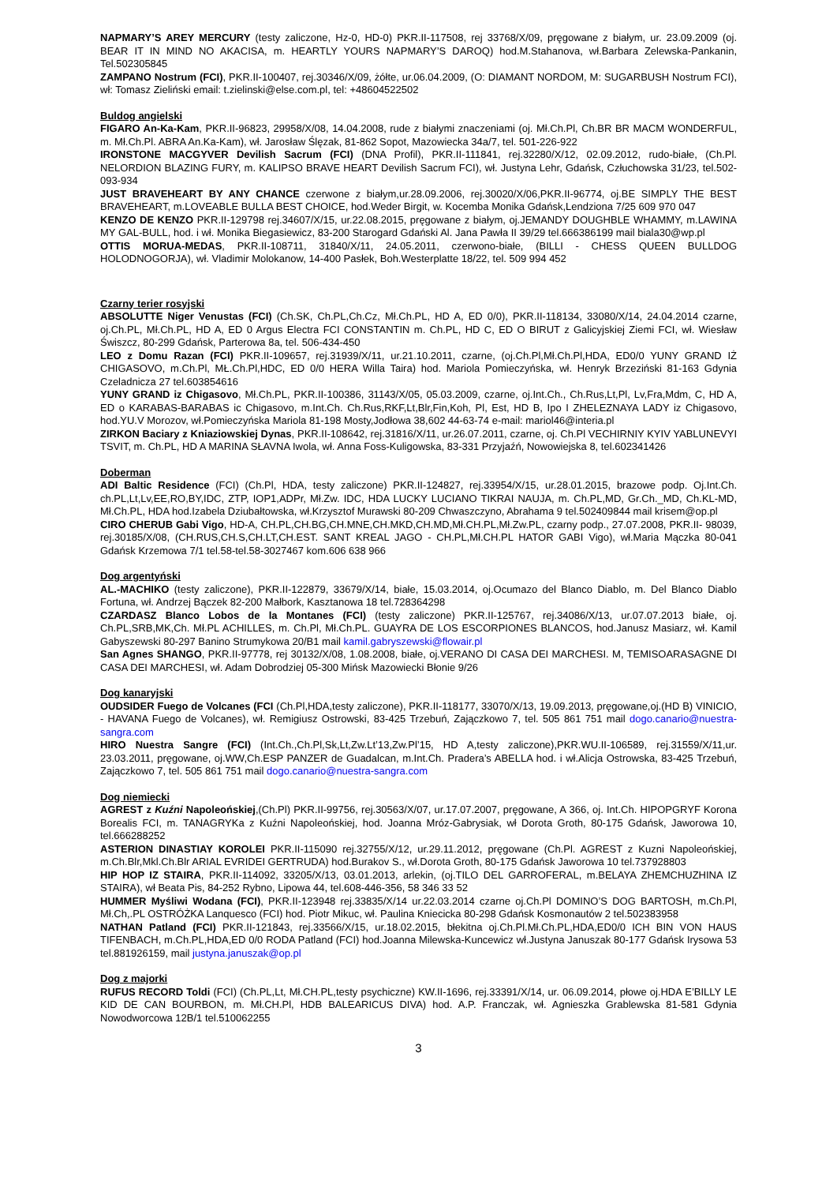NAPMARY’S AREY MERCURY (testy zaliczone, Hz-0, HD-0) PKR.II-117508, rej 33768/X/09, pręgowane z białym, ur. 23.09.2009 (oj. BEAR IT IN MIND NO AKACISA, m. HEARTLY YOURS NAPMARY’S DAROQ) hod.M.Stahanova, wł.Barbara Zelewska-Pankanin, Tel.502305845
ZAMPANO Nostrum (FCI), PKR.II-100407, rej.30346/X/09, żółte, ur.06.04.2009, (O: DIAMANT NORDOM, M: SUGARBUSH Nostrum FCI), wł: Tomasz Zieliński email: t.zielinski@else.com.pl, tel: +48604522502
Buldog angielski
FIGARO An-Ka-Kam, PKR.II-96823, 29958/X/08, 14.04.2008, rude z białymi znaczeniami (oj. Mł.Ch.Pl, Ch.BR BR MACM WONDERFUL, m. Mł.Ch.Pl. ABRA An.Ka-Kam), wł. Jarosław Ślęzak, 81-862 Sopot, Mazowiecka 34a/7, tel. 501-226-922
IRONSTONE MACGYVER Devilish Sacrum (FCI) (DNA Profil), PKR.II-111841, rej.32280/X/12, 02.09.2012, rudo-białe, (Ch.Pl. NELORDION BLAZING FURY, m. KALIPSO BRAVE HEART Devilish Sacrum FCI), wł. Justyna Lehr, Gdańsk, Człuchowska 31/23, tel.502-093-934
JUST BRAVEHEART BY ANY CHANCE czerwone z białym,ur.28.09.2006, rej.30020/X/06,PKR.II-96774, oj.BE SIMPLY THE BEST BRAVEHEART, m.LOVEABLE BULLA BEST CHOICE, hod.Weder Birgit, w. Kocemba Monika Gdańsk,Lendziona 7/25 609 970 047
KENZO DE KENZO PKR.II-129798 rej.34607/X/15, ur.22.08.2015, pręgowane z białym, oj.JEMANDY DOUGHBLE WHAMMY, m.LAWINA MY GAL-BULL, hod. i wł. Monika Biegasiewicz, 83-200 Starogard Gdański Al. Jana Pawła II 39/29 tel.666386199 mail biala30@wp.pl
OTTIS MORUA-MEDAS, PKR.II-108711, 31840/X/11, 24.05.2011, czerwono-białe, (BILLI - CHESS QUEEN BULLDOG HOLODNOGORJA), wł. Vladimir Molokanow, 14-400 Pasłek, Boh.Westerplatte 18/22, tel. 509 994 452
Czarny terier rosyjski
ABSOLUTTE Niger Venustas (FCI) (Ch.SK, Ch.PL,Ch.Cz, Mł.Ch.PL, HD A, ED 0/0), PKR.II-118134, 33080/X/14, 24.04.2014 czarne, oj.Ch.PL, Mł.Ch.PL, HD A, ED 0 Argus Electra FCI CONSTANTIN m. Ch.PL, HD C, ED O BIRUT z Galicyjskiej Ziemi FCI, wł. Wiesław Świszcz, 80-299 Gdańsk, Parterowa 8a, tel. 506-434-450
LEO z Domu Razan (FCI) PKR.II-109657, rej.31939/X/11, ur.21.10.2011, czarne, (oj.Ch.Pl,Mł.Ch.Pl,HDA, ED0/0 YUNY GRAND IŻ CHIGASOVO, m.Ch.Pl, MŁ.Ch.Pl,HDC, ED 0/0 HERA Willa Taira) hod. Mariola Pomieczyńska, wł. Henryk Brzeziński 81-163 Gdynia Czeladnicza 27 tel.603854616
YUNY GRAND iz Chigasovo, Mł.Ch.PL, PKR.II-100386, 31143/X/05, 05.03.2009, czarne, oj.Int.Ch., Ch.Rus,Lt,Pl, Lv,Fra,Mdm, C, HD A, ED o KARABAS-BARABAS ic Chigasovo, m.Int.Ch. Ch.Rus,RKF,Lt,Blr,Fin,Koh, Pl, Est, HD B, Ipo I ZHELEZNAYA LADY iz Chigasovo, hod.YU.V Morozov, wł.Pomieczyńska Mariola 81-198 Mosty,Jodłowa 38,602 44-63-74 e-mail: mariol46@interia.pl
ZIRKON Baciary z Kniaziowskiej Dynas, PKR.II-108642, rej.31816/X/11, ur.26.07.2011, czarne, oj. Ch.Pl VECHIRNIY KYIV YABLUNEVYI TSVIT, m. Ch.PL, HD A MARINA SŁAVNA Iwola, wł. Anna Foss-Kuligowska, 83-331 Przyjaźń, Nowowiejska 8, tel.602341426
Doberman
ADI Baltic Residence (FCI) (Ch.Pl, HDA, testy zaliczone) PKR.II-124827, rej.33954/X/15, ur.28.01.2015, brazowe podp. Oj.Int.Ch. ch.PL,Lt,Lv,EE,RO,BY,IDC, ZTP, IOP1,ADPr, Mł.Zw. IDC, HDA LUCKY LUCIANO TIKRAI NAUJA, m. Ch.PL,MD, Gr.Ch._MD, Ch.KL-MD, Mł.Ch.PL, HDA hod.Izabela Dziubałtowska, wł.Krzysztof Murawski 80-209 Chwaszczyno, Abrahama 9 tel.502409844 mail krisem@op.pl
CIRO CHERUB Gabi Vigo, HD-A, CH.PL,CH.BG,CH.MNE,CH.MKD,CH.MD,Mł.CH.PL,Mł.Zw.PL, czarny podp., 27.07.2008, PKR.II- 98039, rej.30185/X/08, (CH.RUS,CH.S,CH.LT,CH.EST. SANT KREAL JAGO - CH.PL,Mł.CH.PL HATOR GABI Vigo), wł.Maria Mączka 80-041 Gdańsk Krzemowa 7/1 tel.58-tel.58-3027467 kom.606 638 966
Dog argentyński
AL.-MACHIKO (testy zaliczone), PKR.II-122879, 33679/X/14, białe, 15.03.2014, oj.Ocumazo del Blanco Diablo, m. Del Blanco Diablo Fortuna, wł. Andrzej Bączek 82-200 Małbork, Kasztanowa 18 tel.728364298
CZARDASZ Blanco Lobos de la Montanes (FCI) (testy zaliczone) PKR.II-125767, rej.34086/X/13, ur.07.07.2013 białe, oj. Ch.PL,SRB,MK,Ch. Mł.PL ACHILLES, m. Ch.Pl, Mł.Ch.PL. GUAYRA DE LOS ESCORPIONES BLANCOS, hod.Janusz Masiarz, wł. Kamil Gabyszewski 80-297 Banino Strumykowa 20/B1 mail kamil.gabryszewski@flowair.pl
San Agnes SHANGO, PKR.II-97778, rej 30132/X/08, 1.08.2008, białe, oj.VERANO DI CASA DEI MARCHESI. M, TEMISOARASAGNE DI CASA DEI MARCHESI, wł. Adam Dobrodziej 05-300 Mińsk Mazowiecki Błonie 9/26
Dog kanaryjski
OUDSIDER Fuego de Volcanes (FCI (Ch.Pl,HDA,testy zaliczone), PKR.II-118177, 33070/X/13, 19.09.2013, pręgowane,oj.(HD B) VINICIO, - HAVANA Fuego de Volcanes), wł. Remigiusz Ostrowski, 83-425 Trzebuń, Zajączkowo 7, tel. 505 861 751 mail dogo.canario@nuestra-sangra.com
HIRO Nuestra Sangre (FCI) (Int.Ch.,Ch.Pl,Sk,Lt,Zw.Lt’13,Zw.Pl’15, HD A,testy zaliczone),PKR.WU.II-106589, rej.31559/X/11,ur. 23.03.2011, pręgowane, oj.WW,Ch.ESP PANZER de Guadalcan, m.Int.Ch. Pradera’s ABELLA hod. i wł.Alicja Ostrowska, 83-425 Trzebuń, Zajączkowo 7, tel. 505 861 751 mail dogo.canario@nuestra-sangra.com
Dog niemiecki
AGREST z Kuźni Napoleońskiej,(Ch.Pl) PKR.II-99756, rej.30563/X/07, ur.17.07.2007, pręgowane, A 366, oj. Int.Ch. HIPOPGRYF Korona Borealis FCI, m. TANAGRYKa z Kuźni Napoleońskiej, hod. Joanna Mróz-Gabrysiak, wł Dorota Groth, 80-175 Gdańsk, Jaworowa 10, tel.666288252
ASTERION DINASTIAY KOROLEI PKR.II-115090 rej.32755/X/12, ur.29.11.2012, pręgowane (Ch.Pl. AGREST z Kuzni Napoleońskiej, m.Ch.Blr,Mkl.Ch.Blr ARIAL EVRIDEI GERTRUDA) hod.Burakov S., wł.Dorota Groth, 80-175 Gdańsk Jaworowa 10 tel.737928803
HIP HOP IZ STAIRA, PKR.II-114092, 33205/X/13, 03.01.2013, arlekin, (oj.TILO DEL GARROFERAL, m.BELAYA ZHEMCHUZHINA IZ STAIRA), wł Beata Pis, 84-252 Rybno, Lipowa 44, tel.608-446-356, 58 346 33 52
HUMMER Myśliwi Wodana (FCI), PKR.II-123948 rej.33835/X/14 ur.22.03.2014 czarne oj.Ch.Pl DOMINO’S DOG BARTOSH, m.Ch.Pl, Mł.Ch,.PL OSTRÓŻKA Lanquesco (FCI) hod. Piotr Mikuc, wł. Paulina Kniecicka 80-298 Gdańsk Kosmonautów 2 tel.502383958
NATHAN Patland (FCI) PKR.II-121843, rej.33566/X/15, ur.18.02.2015, błekitna oj.Ch.Pl.Mł.Ch.PL,HDA,ED0/0 ICH BIN VON HAUS TIFENBACH, m.Ch.PL,HDA,ED 0/0 RODA Patland (FCI) hod.Joanna Milewska-Kuncewicz wł.Justyna Januszak 80-177 Gdańsk Irysowa 53 tel.881926159, mail justyna.januszak@op.pl
Dog z majorki
RUFUS RECORD Toldi (FCI) (Ch.PL,Lt, Mł.CH.PL,testy psychiczne) KW.II-1696, rej.33391/X/14, ur. 06.09.2014, płowe oj.HDA E’BILLY LE KID DE CAN BOURBON, m. Mł.CH.Pl, HDB BALEARICUS DIVA) hod. A.P. Franczak, wł. Agnieszka Grablewska 81-581 Gdynia Nowodworcowa 12B/1 tel.510062255
3